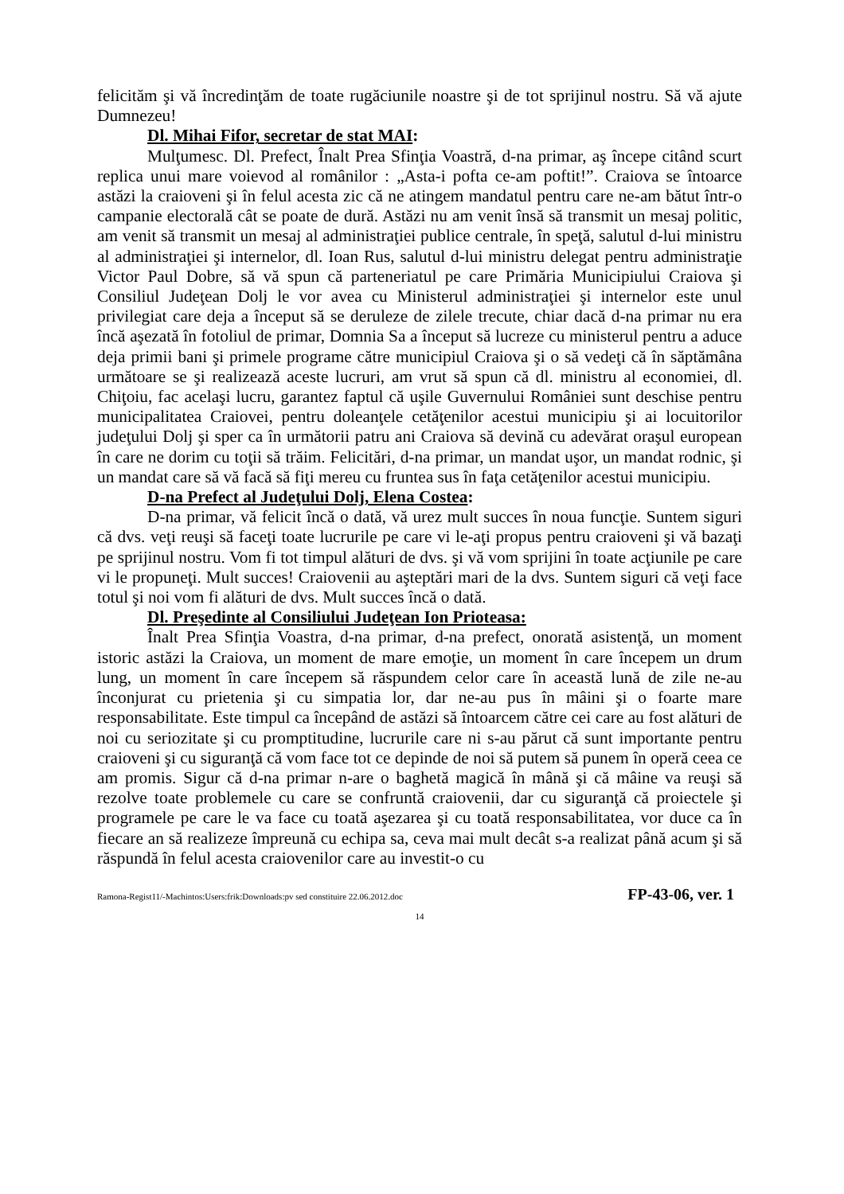felicităm şi vă încredinţăm de toate rugăciunile noastre şi de tot sprijinul nostru. Să vă ajute Dumnezeu!
Dl. Mihai Fifor, secretar de stat MAI:
Mulţumesc. Dl. Prefect, Înalt Prea Sfinţia Voastră, d-na primar, aş începe citând scurt replica unui mare voievod al românilor : „Asta-i pofta ce-am poftit!”. Craiova se întoarce astăzi la craioveni şi în felul acesta zic că ne atingem mandatul pentru care ne-am bătut într-o campanie electorală cât se poate de dură. Astăzi nu am venit însă să transmit un mesaj politic, am venit să transmit un mesaj al administraţiei publice centrale, în speţă, salutul d-lui ministru al administraţiei şi internelor, dl. Ioan Rus, salutul d-lui ministru delegat pentru administraţie Victor Paul Dobre, să vă spun că parteneriatul pe care Primăria Municipiului Craiova şi Consiliul Judeţean Dolj le vor avea cu Ministerul administraţiei şi internelor este unul privilegiat care deja a început să se deruleze de zilele trecute, chiar dacă d-na primar nu era încă aşezată în fotoliul de primar, Domnia Sa a început să lucreze cu ministerul pentru a aduce deja primii bani şi primele programe către municipiul Craiova şi o să vedeţi că în săptămâna următoare se şi realizează aceste lucruri, am vrut să spun că dl. ministru al economiei, dl. Chiţoiu, fac acelaşi lucru, garantez faptul că uşile Guvernului României sunt deschise pentru municipalitatea Craiovei, pentru doleanţele cetăţenilor acestui municipiu şi ai locuitorilor judeţului Dolj şi sper ca în următorii patru ani Craiova să devină cu adevărat oraşul european în care ne dorim cu toţii să trăim. Felicitări, d-na primar, un mandat uşor, un mandat rodnic, şi un mandat care să vă facă să fiţi mereu cu fruntea sus în faţa cetăţenilor acestui municipiu.
D-na Prefect al Judeţului Dolj, Elena Costea:
D-na primar, vă felicit încă o dată, vă urez mult succes în noua funcţie. Suntem siguri că dvs. veţi reuşi să faceţi toate lucrurile pe care vi le-aţi propus pentru craioveni şi vă bazaţi pe sprijinul nostru. Vom fi tot timpul alături de dvs. şi vă vom sprijini în toate acţiunile pe care vi le propuneţi. Mult succes! Craiovenii au aşteptări mari de la dvs. Suntem siguri că veţi face totul şi noi vom fi alături de dvs. Mult succes încă o dată.
Dl. Preşedinte al Consiliului Judeţean Ion Prioteasa:
Înalt Prea Sfinţia Voastra, d-na primar, d-na prefect, onorată asistenţă, un moment istoric astăzi la Craiova, un moment de mare emoţie, un moment în care începem un drum lung, un moment în care începem să răspundem celor care în această lună de zile ne-au înconjurat cu prietenia şi cu simpatia lor, dar ne-au pus în mâini şi o foarte mare responsabilitate. Este timpul ca începând de astăzi să întoarcem către cei care au fost alături de noi cu seriozitate şi cu promptitudine, lucrurile care ni s-au părut că sunt importante pentru craioveni şi cu siguranţă că vom face tot ce depinde de noi să putem să punem în operă ceea ce am promis. Sigur că d-na primar n-are o baghetă magică în mână şi că mâine va reuşi să rezolve toate problemele cu care se confruntă craiovenii, dar cu siguranţă că proiectele şi programele pe care le va face cu toată aşezarea şi cu toată responsabilitatea, vor duce ca în fiecare an să realizeze împreună cu echipa sa, ceva mai mult decât s-a realizat până acum şi să răspundă în felul acesta craiovenilor care au investit-o cu
Ramona-Regist11/-Machintos:Users:frik:Downloads:pv sed constituire 22.06.2012.doc FP-43-06, ver. 1
14